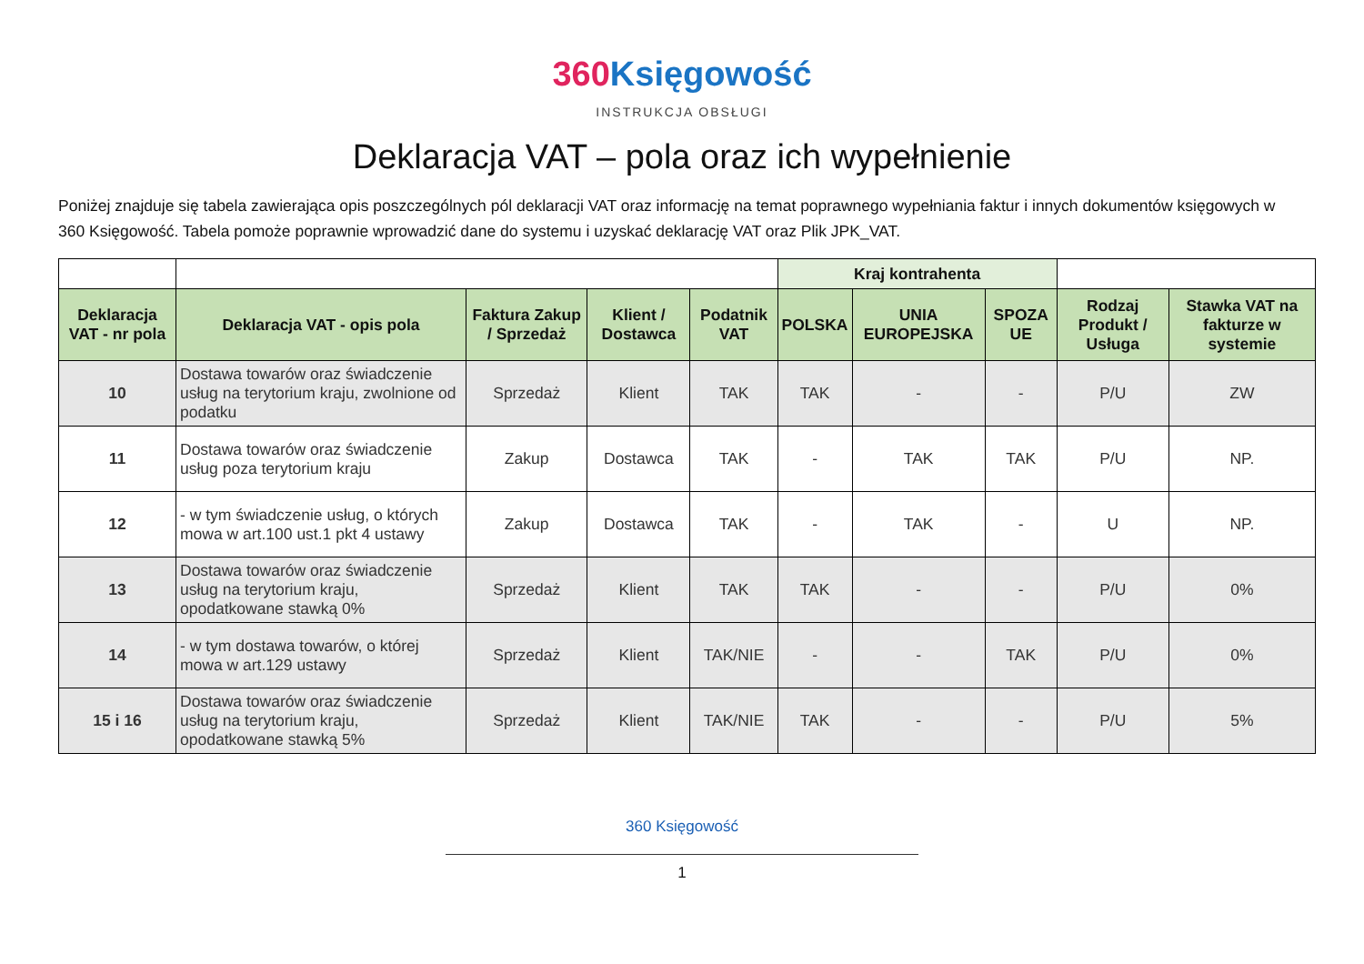360 Księgowość
INSTRUKCJA OBSŁUGI
Deklaracja VAT – pola oraz ich wypełnienie
Poniżej znajduje się tabela zawierająca opis poszczególnych pól deklaracji VAT oraz informację na temat poprawnego wypełniania faktur i innych dokumentów księgowych w 360 Księgowość. Tabela pomoże poprawnie wprowadzić dane do systemu i uzyskać deklarację VAT oraz Plik JPK_VAT.
| | | | | | Kraj kontrahenta | | | | |
| --- | --- | --- | --- | --- | --- | --- | --- | --- | --- |
| Deklaracja VAT - nr pola | Deklaracja VAT - opis pola | Faktura Zakup / Sprzedaż | Klient / Dostawca | Podatnik VAT | POLSKA | UNIA EUROPEJSKA | SPOZA UE | Rodzaj Produkt / Usługa | Stawka VAT na fakturze w systemie |
| 10 | Dostawa towarów oraz świadczenie usług na terytorium kraju, zwolnione od podatku | Sprzedaż | Klient | TAK | TAK | - | - | P/U | ZW |
| 11 | Dostawa towarów oraz świadczenie usług poza terytorium kraju | Zakup | Dostawca | TAK | - | TAK | TAK | P/U | NP. |
| 12 | - w tym świadczenie usług, o których mowa w art.100 ust.1 pkt 4 ustawy | Zakup | Dostawca | TAK | - | TAK | - | U | NP. |
| 13 | Dostawa towarów oraz świadczenie usług na terytorium kraju, opodatkowane stawką 0% | Sprzedaż | Klient | TAK | TAK | - | - | P/U | 0% |
| 14 | - w tym dostawa towarów, o której mowa w art.129 ustawy | Sprzedaż | Klient | TAK/NIE | - | - | TAK | P/U | 0% |
| 15 i 16 | Dostawa towarów oraz świadczenie usług na terytorium kraju, opodatkowane stawką 5% | Sprzedaż | Klient | TAK/NIE | TAK | - | - | P/U | 5% |
360 Księgowość
1